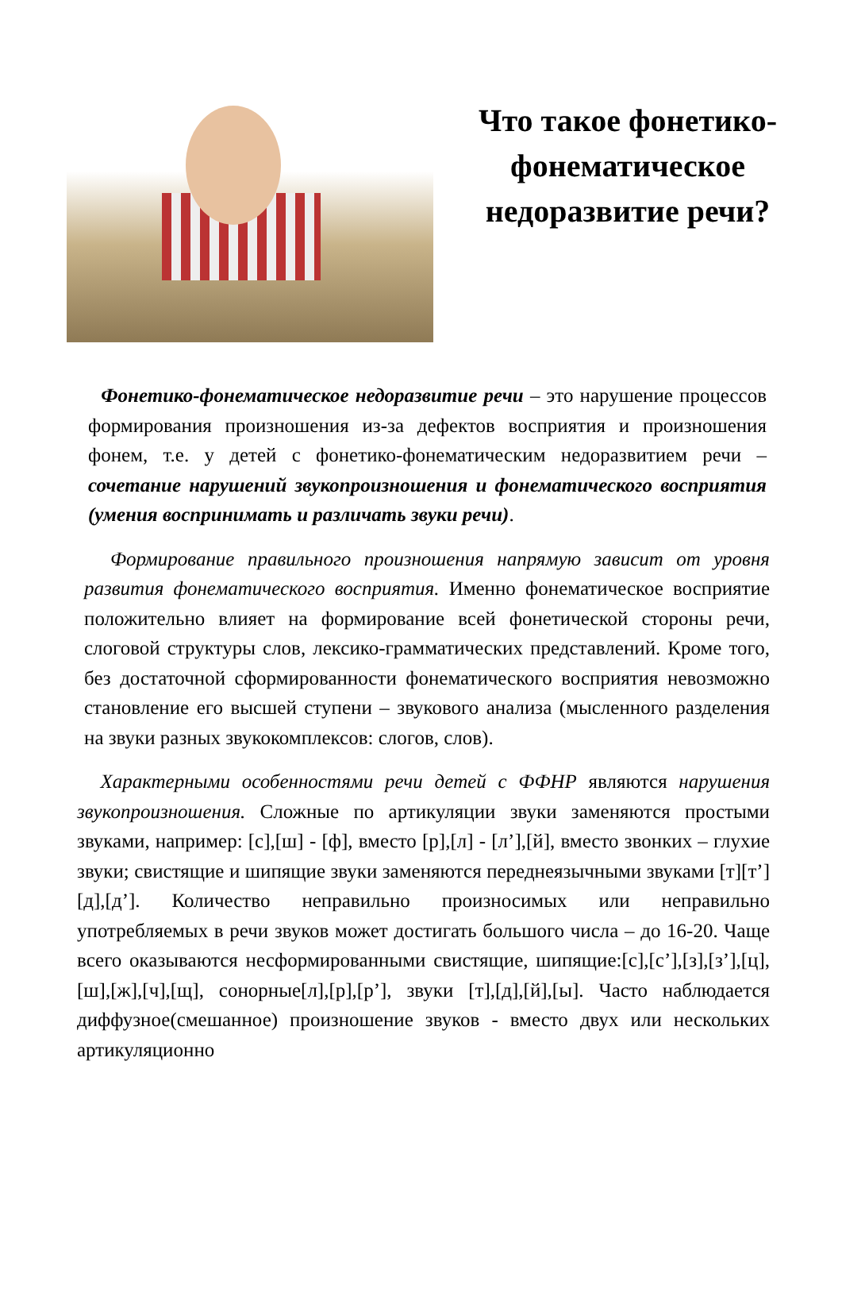Что такое фонетико-фонематическое недоразвитие речи?
Фонетико-фонематическое недоразвитие речи – это нарушение процессов формирования произношения из-за дефектов восприятия и произношения фонем, т.е. у детей с фонетико-фонематическим недоразвитием речи – сочетание нарушений звукопроизношения и фонематического восприятия (умения воспринимать и различать звуки речи).
Формирование правильного произношения напрямую зависит от уровня развития фонематического восприятия. Именно фонематическое восприятие положительно влияет на формирование всей фонетической стороны речи, слоговой структуры слов, лексико-грамматических представлений. Кроме того, без достаточной сформированности фонематического восприятия невозможно становление его высшей ступени – звукового анализа (мысленного разделения на звуки разных звукокомплексов: слогов, слов).
Характерными особенностями речи детей с ФФНР являются нарушения звукопроизношения. Сложные по артикуляции звуки заменяются простыми звуками, например: [с],[ш] - [ф], вместо [р],[л] - [л’],[й], вместо звонких – глухие звуки; свистящие и шипящие звуки заменяются переднеязычными звуками [т][т’][д],[д’]. Количество неправильно произносимых или неправильно употребляемых в речи звуков может достигать большого числа – до 16-20. Чаще всего оказываются несформированными свистящие, шипящие:[с],[с’],[з],[з’],[ц],[ш],[ж],[ч],[щ], сонорные[л],[р],[р’], звуки [т],[д],[й],[ы]. Часто наблюдается диффузное(смешанное) произношение звуков - вместо двух или нескольких артикуляционно